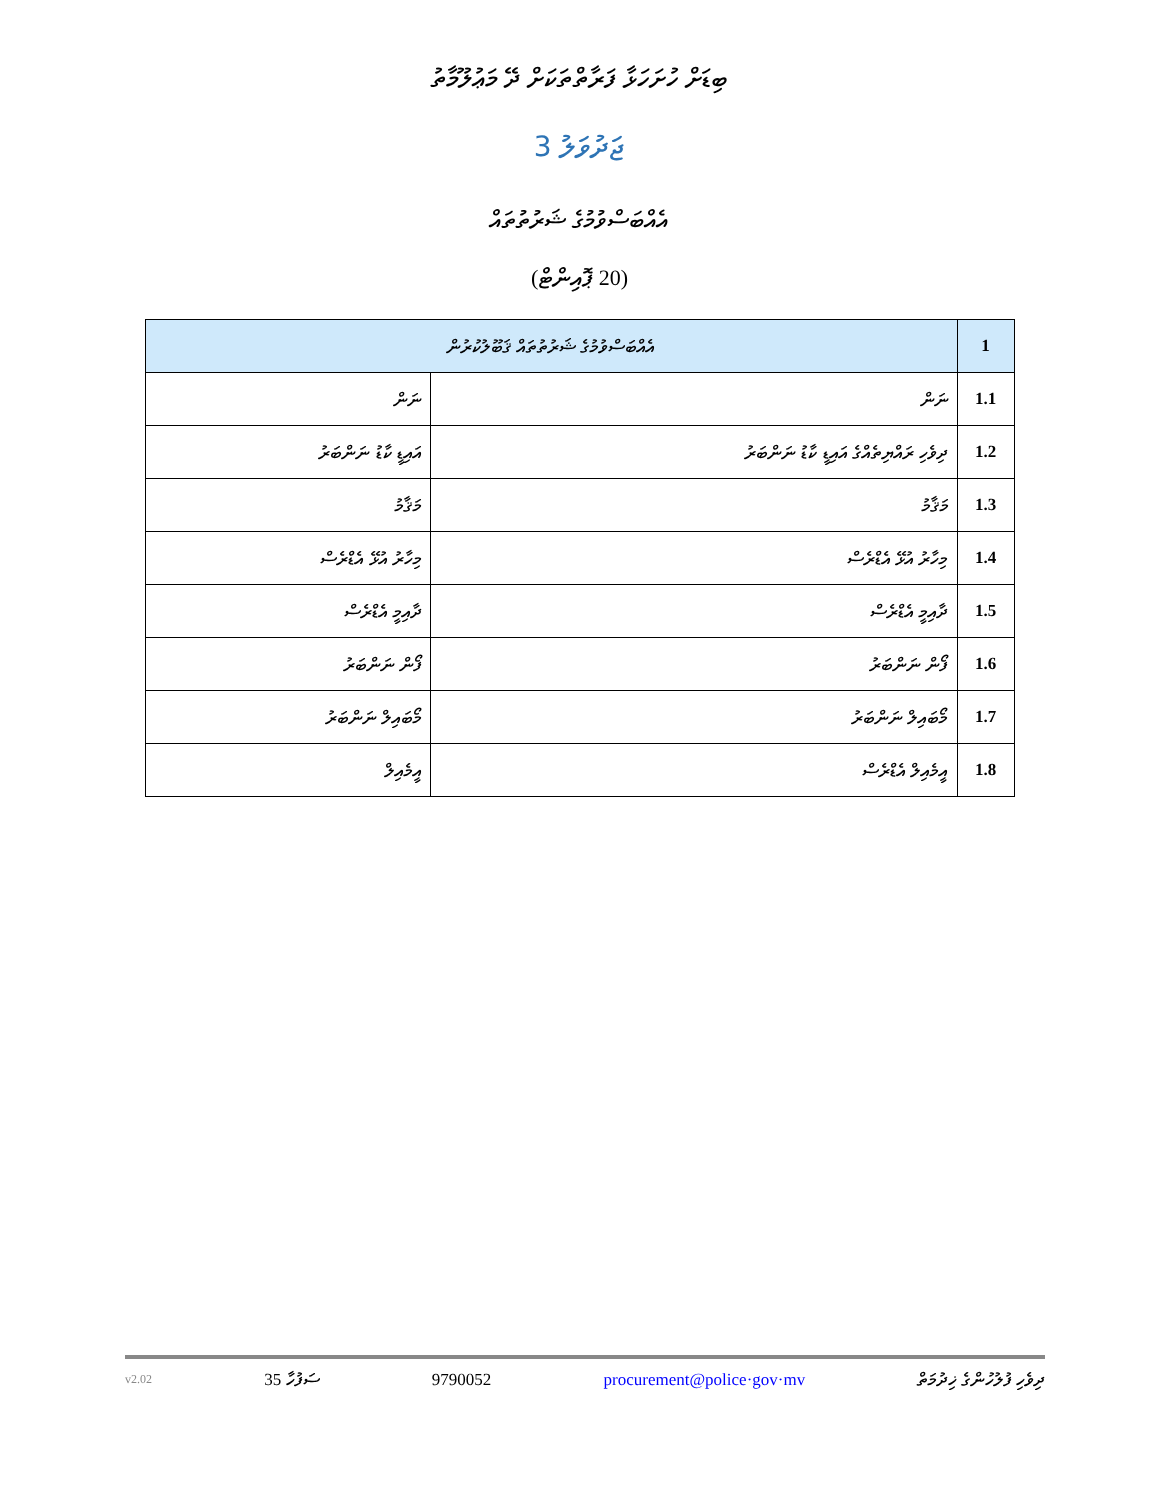ބިޑަށް ހުށަހަޅާ ފަރާތްތަކަށް ދޭ މަޢުލޫމާތު
ޖަދުވަލު 3
އެއްބަސްވުމުގެ ޝަރުތުތައް
(20 ޕޮއިންޓް)
| 1 | އެއްބަސްވުމުގެ ޝަރުތުތައް ޤަބޫލުކުރުން | |
| 1.1 | ނަން | ނަން |
| 1.2 | ދިވެހި ރައްޔިތެއްގެ އައިޑީ ކާޑު ނަންބަރު | އައިޑީ ކާޑު ނަންބަރު |
| 1.3 | މަޤާމު | މަޤާމު |
| 1.4 | މިހާރު އުޅޭ އެޑްރެސް | މިހާރު އުޅޭ އެޑްރެސް |
| 1.5 | ދާއިމީ އެޑްރެސް | ދާއިމީ އެޑްރެސް |
| 1.6 | ފޯން ނަންބަރު | ފޯން ނަންބަރު |
| 1.7 | މޯބައިލް ނަންބަރު | މޯބައިލް ނަންބަރު |
| 1.8 | އީމެއިލް އެޑްރެސް | އީމެއިލް |
v2.02 35 ސަފުހާ 9790052 procurement@police·gov·mv ދިވެހި ފުލުހުންގެ ޚިދުމަތް